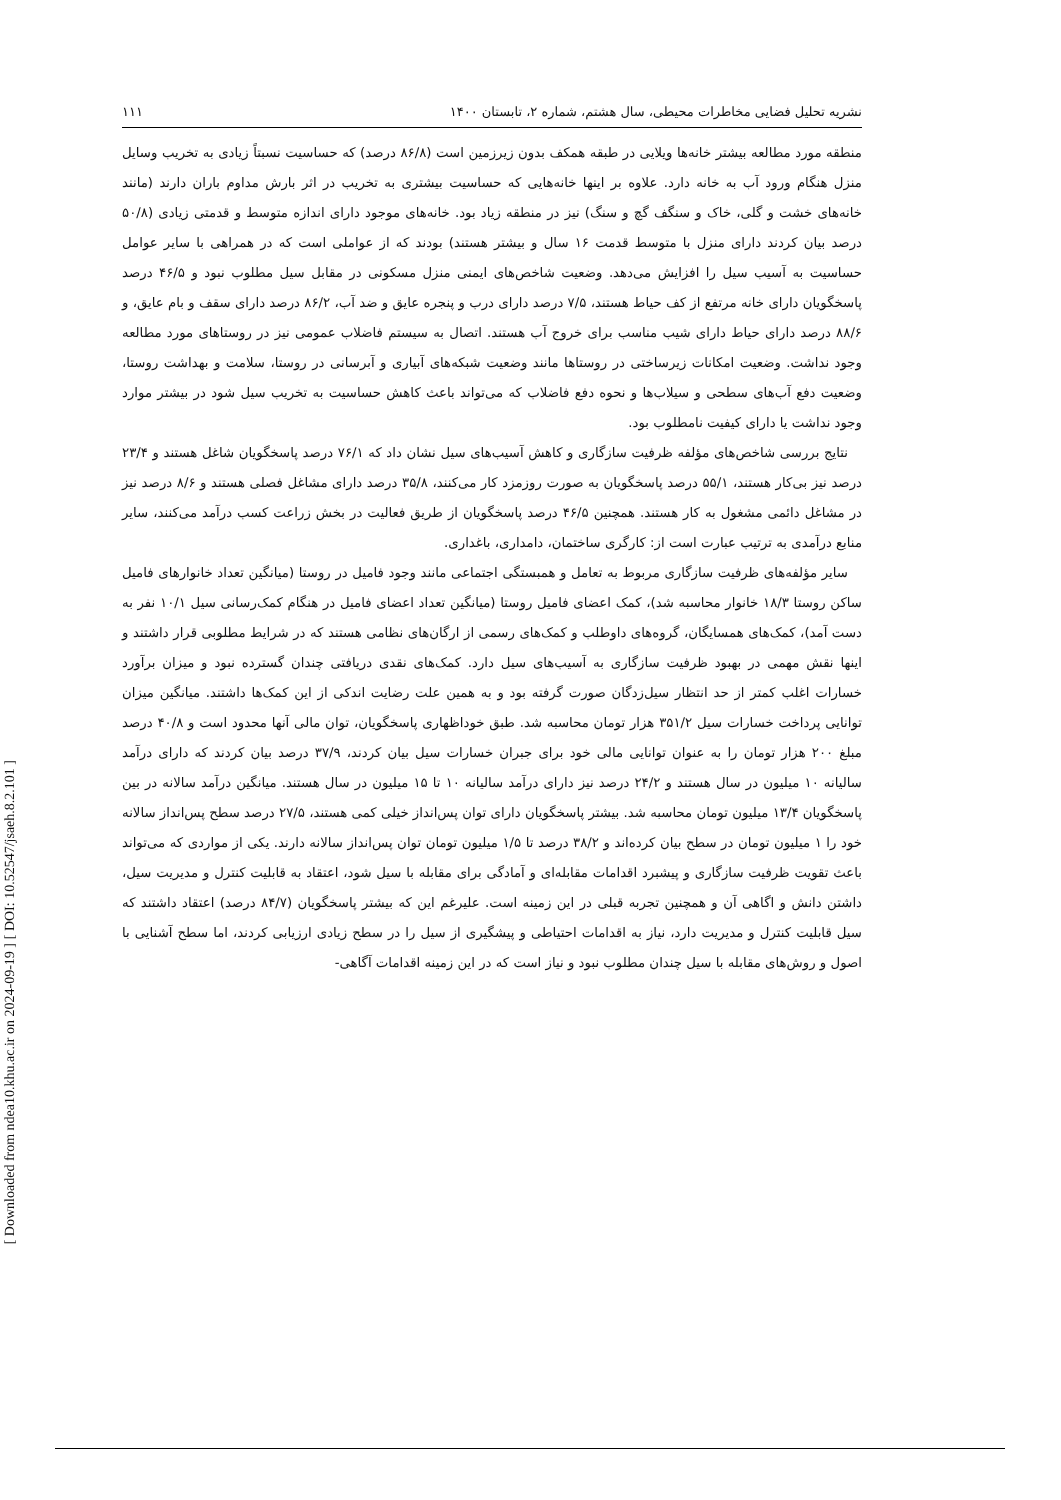[ DOI: 10.52547/jsaeh.8.2.101 ]
[ Downloaded from ndea10.khu.ac.ir on 2024-09-19 ]
نشریه تحلیل فضایی مخاطرات محیطی، سال هشتم، شماره ۲، تابستان ۱۴۰۰ ۱۱۱
منطقه مورد مطالعه بیشتر خانه‌ها ویلایی در طبقه همکف بدون زیرزمین است (۸۶/۸ درصد) که حساسیت نسبتاً زیادی به تخریب وسایل منزل هنگام ورود آب به خانه دارد. علاوه بر اینها خانه‌هایی که حساسیت بیشتری به تخریب در اثر بارش مداوم باران دارند (مانند خانه‌های خشت و گلی، خاک و سنگف گچ و سنگ) نیز در منطقه زیاد بود. خانه‌های موجود دارای اندازه متوسط و قدمتی زیادی (۵۰/۸ درصد بیان کردند دارای منزل با متوسط قدمت ۱۶ سال و بیشتر هستند) بودند که از عواملی است که در همراهی با سایر عوامل حساسیت به آسیب سیل را افزایش می‌دهد. وضعیت شاخص‌های ایمنی منزل مسکونی در مقابل سیل مطلوب نبود و ۴۶/۵ درصد پاسخگویان دارای خانه مرتفع از کف حیاط هستند، ۷/۵ درصد دارای درب و پنجره عایق و ضد آب، ۸۶/۲ درصد دارای سقف و بام عایق، و ۸۸/۶ درصد دارای حیاط دارای شیب مناسب برای خروج آب هستند. اتصال به سیستم فاضلاب عمومی نیز در روستاهای مورد مطالعه وجود نداشت. وضعیت امکانات زیرساختی در روستاها مانند وضعیت شبکه‌های آبیاری و آبرسانی در روستا، سلامت و بهداشت روستا، وضعیت دفع آب‌های سطحی و سیلاب‌ها و نحوه دفع فاضلاب که می‌تواند باعث کاهش حساسیت به تخریب سیل شود در بیشتر موارد وجود نداشت یا دارای کیفیت نامطلوب بود.
نتایج بررسی شاخص‌های مؤلفه ظرفیت سازگاری و کاهش آسیب‌های سیل نشان داد که ۷۶/۱ درصد پاسخگویان شاغل هستند و ۲۳/۴ درصد نیز بی‌کار هستند، ۵۵/۱ درصد پاسخگویان به صورت روزمزد کار می‌کنند، ۳۵/۸ درصد دارای مشاغل فصلی هستند و ۸/۶ درصد نیز در مشاغل دائمی مشغول به کار هستند. همچنین ۴۶/۵ درصد پاسخگویان از طریق فعالیت در بخش زراعت کسب درآمد می‌کنند، سایر منابع درآمدی به ترتیب عبارت است از: کارگری ساختمان، دامداری، باغداری.
سایر مؤلفه‌های ظرفیت سازگاری مربوط به تعامل و همبستگی اجتماعی مانند وجود فامیل در روستا (میانگین تعداد خانوارهای فامیل ساکن روستا ۱۸/۳ خانوار محاسبه شد)، کمک اعضای فامیل روستا (میانگین تعداد اعضای فامیل در هنگام کمک‌رسانی سیل ۱۰/۱ نفر به دست آمد)، کمک‌های همسایگان، گروه‌های داوطلب و کمک‌های رسمی از ارگان‌های نظامی هستند که در شرایط مطلوبی قرار داشتند و اینها نقش مهمی در بهبود ظرفیت سازگاری به آسیب‌های سیل دارد. کمک‌های نقدی دریافتی چندان گسترده نبود و میزان برآورد خسارات اغلب کمتر از حد انتظار سیل‌زدگان صورت گرفته بود و به همین علت رضایت اندکی از این کمک‌ها داشتند. میانگین میزان توانایی پرداخت خسارات سیل ۳۵۱/۲ هزار تومان محاسبه شد. طبق خوداظهاری پاسخگویان، توان مالی آنها محدود است و ۴۰/۸ درصد مبلغ ۲۰۰ هزار تومان را به عنوان توانایی مالی خود برای جبران خسارات سیل بیان کردند، ۳۷/۹ درصد بیان کردند که دارای درآمد سالیانه ۱۰ میلیون در سال هستند و ۲۴/۲ درصد نیز دارای درآمد سالیانه ۱۰ تا ۱۵ میلیون در سال هستند. میانگین درآمد سالانه در بین پاسخگویان ۱۳/۴ میلیون تومان محاسبه شد. بیشتر پاسخگویان دارای توان پس‌انداز خیلی کمی هستند، ۲۷/۵ درصد سطح پس‌انداز سالانه خود را ۱ میلیون تومان در سطح بیان کرده‌اند و ۳۸/۲ درصد تا ۱/۵ میلیون تومان توان پس‌انداز سالانه دارند. یکی از مواردی که می‌تواند باعث تقویت ظرفیت سازگاری و پیشبرد اقدامات مقابله‌ای و آمادگی برای مقابله با سیل شود، اعتقاد به قابلیت کنترل و مدیریت سیل، داشتن دانش و اگاهی آن و همچنین تجربه قبلی در این زمینه است. علیرغم این که بیشتر پاسخگویان (۸۴/۷ درصد) اعتقاد داشتند که سیل قابلیت کنترل و مدیریت دارد، نیاز به اقدامات احتیاطی و پیشگیری از سیل را در سطح زیادی ارزیابی کردند، اما سطح آشنایی با اصول و روش‌های مقابله با سیل چندان مطلوب نبود و نیاز است که در این زمینه اقدامات آگاهی-